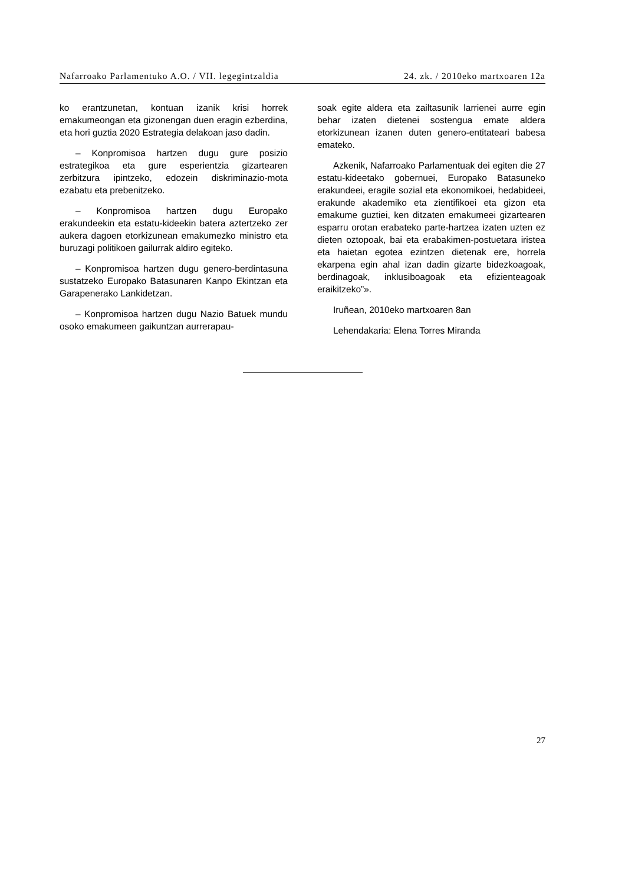Nafarroako Parlamentuko A.O. / VII. legegintzaldia 24. zk. / 2010eko martxoaren 12a
ko erantzunetan, kontuan izanik krisi horrek emakumeongan eta gizonengan duen eragin ezberdina, eta hori guztia 2020 Estrategia delakoan jaso dadin.
– Konpromisoa hartzen dugu gure posizio estrategikoa eta gure esperientzia gizartearen zerbitzura ipintzeko, edozein diskriminazio-mota ezabatu eta prebenitzeko.
– Konpromisoa hartzen dugu Europako erakundeekin eta estatu-kideekin batera aztertzeko zer aukera dagoen etorkizunean emakumezko ministro eta buruzagi politikoen gailurrak aldiro egiteko.
– Konpromisoa hartzen dugu genero-berdintasuna sustatzeko Europako Batasunaren Kanpo Ekintzan eta Garapenerako Lankidetzan.
– Konpromisoa hartzen dugu Nazio Batuek mundu osoko emakumeen gaikuntzan aurrerapau-
soak egite aldera eta zailtasunik larrienei aurre egin behar izaten dietenei sostengua emate aldera etorkizunean izanen duten genero-entitateari babesa emateko.
Azkenik, Nafarroako Parlamentuak dei egiten die 27 estatu-kideetako gobernuei, Europako Batasuneko erakundeei, eragile sozial eta ekonomikoei, hedabideei, erakunde akademiko eta zientifikoei eta gizon eta emakume guztiei, ken ditzaten emakumeei gizartearen esparru orotan erabateko parte-hartzea izaten uzten ez dieten oztopoak, bai eta erabakimen-postuetara iristea eta haietan egotea ezintzen dietenak ere, horrela ekarpena egin ahal izan dadin gizarte bidezkoagoak, berdinagoak, inklusiboagoak eta efizienteagoak eraikitzeko”».
Iruñean, 2010eko martxoaren 8an
Lehendakaria: Elena Torres Miranda
27